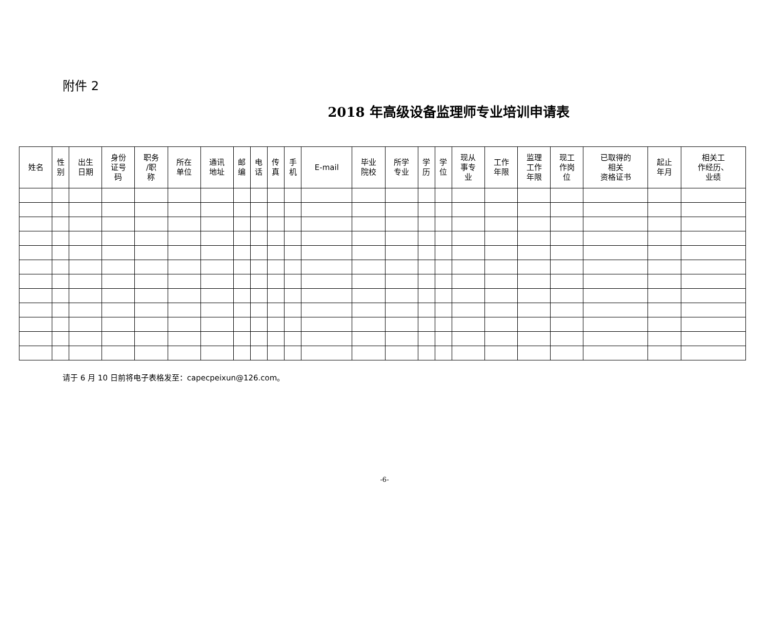附件 2
2018 年高级设备监理师专业培训申请表
| 姓名 | 性 别 | 出生 日期 | 身份 证号 码 | 职务 /职 称 | 所在 单位 | 通讯 地址 | 邮 编 | 电 话 | 传 真 | 手 机 | E-mail | 毕业 院校 | 所学 专业 | 学 历 | 学 位 | 现从 事专 业 | 工作 年限 | 监理 工作 年限 | 现工 作岗 位 | 已取得的 相关 资格证书 | 起止 年月 | 相关工 作经历、 业绩 |
| --- | --- | --- | --- | --- | --- | --- | --- | --- | --- | --- | --- | --- | --- | --- | --- | --- | --- | --- | --- | --- | --- | --- |
请于 6 月 10 日前将电子表格发至：capecpeixun@126.com。
-6-